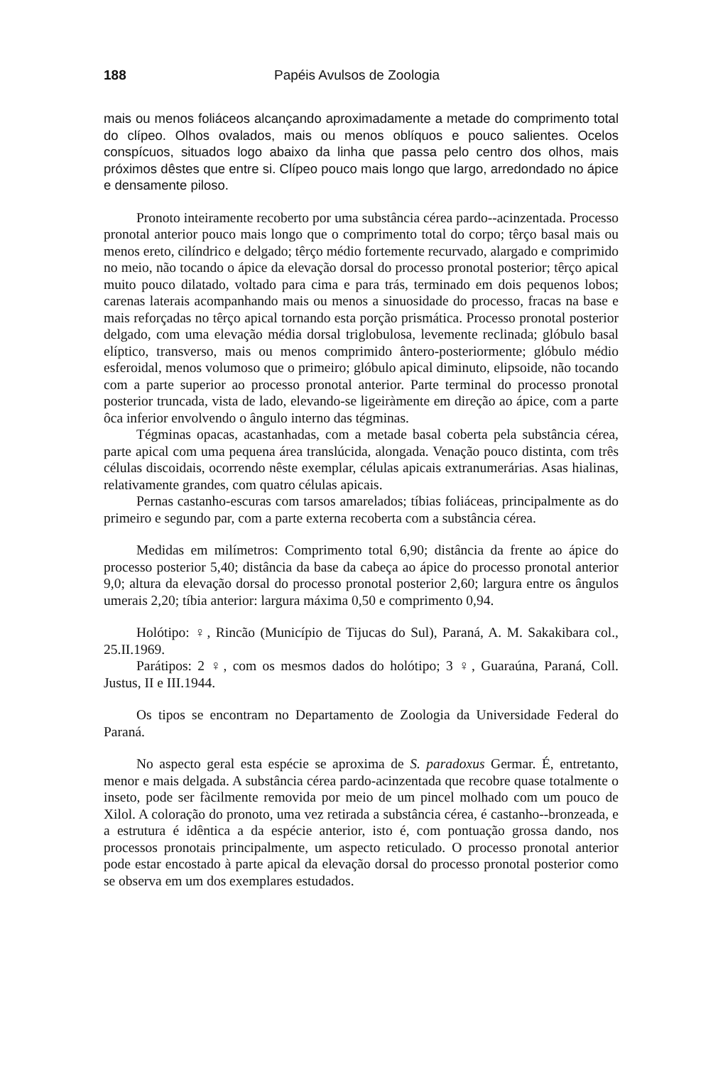188 Papéis Avulsos de Zoologia
mais ou menos foliáceos alcançando aproximadamente a metade do comprimento total do clípeo. Olhos ovalados, mais ou menos oblíquos e pouco salientes. Ocelos conspícuos, situados logo abaixo da linha que passa pelo centro dos olhos, mais próximos dêstes que entre si. Clípeo pouco mais longo que largo, arredondado no ápice e densamente piloso.
Pronoto inteiramente recoberto por uma substância cérea pardo--acinzentada. Processo pronotal anterior pouco mais longo que o comprimento total do corpo; têrço basal mais ou menos ereto, cilíndrico e delgado; têrço médio fortemente recurvado, alargado e comprimido no meio, não tocando o ápice da elevação dorsal do processo pronotal posterior; têrço apical muito pouco dilatado, voltado para cima e para trás, terminado em dois pequenos lobos; carenas laterais acompanhando mais ou menos a sinuosidade do processo, fracas na base e mais reforçadas no têrço apical tornando esta porção prismática. Processo pronotal posterior delgado, com uma elevação média dorsal triglobulosa, levemente reclinada; glóbulo basal elíptico, transverso, mais ou menos comprimido ântero-posteriormente; glóbulo médio esferoidal, menos volumoso que o primeiro; glóbulo apical diminuto, elipsoide, não tocando com a parte superior ao processo pronotal anterior. Parte terminal do processo pronotal posterior truncada, vista de lado, elevando-se ligeiràmente em direção ao ápice, com a parte ôca inferior envolvendo o ângulo interno das tégminas.
Tégminas opacas, acastanhadas, com a metade basal coberta pela substância cérea, parte apical com uma pequena área translúcida, alongada. Venação pouco distinta, com três células discoidais, ocorrendo nêste exemplar, células apicais extranumerárias. Asas hialinas, relativamente grandes, com quatro células apicais.
Pernas castanho-escuras com tarsos amarelados; tíbias foliáceas, principalmente as do primeiro e segundo par, com a parte externa recoberta com a substância cérea.
Medidas em milímetros: Comprimento total 6,90; distância da frente ao ápice do processo posterior 5,40; distância da base da cabeça ao ápice do processo pronotal anterior 9,0; altura da elevação dorsal do processo pronotal posterior 2,60; largura entre os ângulos umerais 2,20; tíbia anterior: largura máxima 0,50 e comprimento 0,94.
Holótipo: ♀, Rincão (Município de Tijucas do Sul), Paraná, A. M. Sakakibara col., 25.II.1969.
Parátipos: 2 ♀, com os mesmos dados do holótipo; 3 ♀, Guaraúna, Paraná, Coll. Justus, II e III.1944.
Os tipos se encontram no Departamento de Zoologia da Universidade Federal do Paraná.
No aspecto geral esta espécie se aproxima de S. paradoxus Germar. É, entretanto, menor e mais delgada. A substância cérea pardo-acinzentada que recobre quase totalmente o inseto, pode ser fàcilmente removida por meio de um pincel molhado com um pouco de Xilol. A coloração do pronoto, uma vez retirada a substância cérea, é castanho--bronzeada, e a estrutura é idêntica a da espécie anterior, isto é, com pontuação grossa dando, nos processos pronotais principalmente, um aspecto reticulado. O processo pronotal anterior pode estar encostado à parte apical da elevação dorsal do processo pronotal posterior como se observa em um dos exemplares estudados.